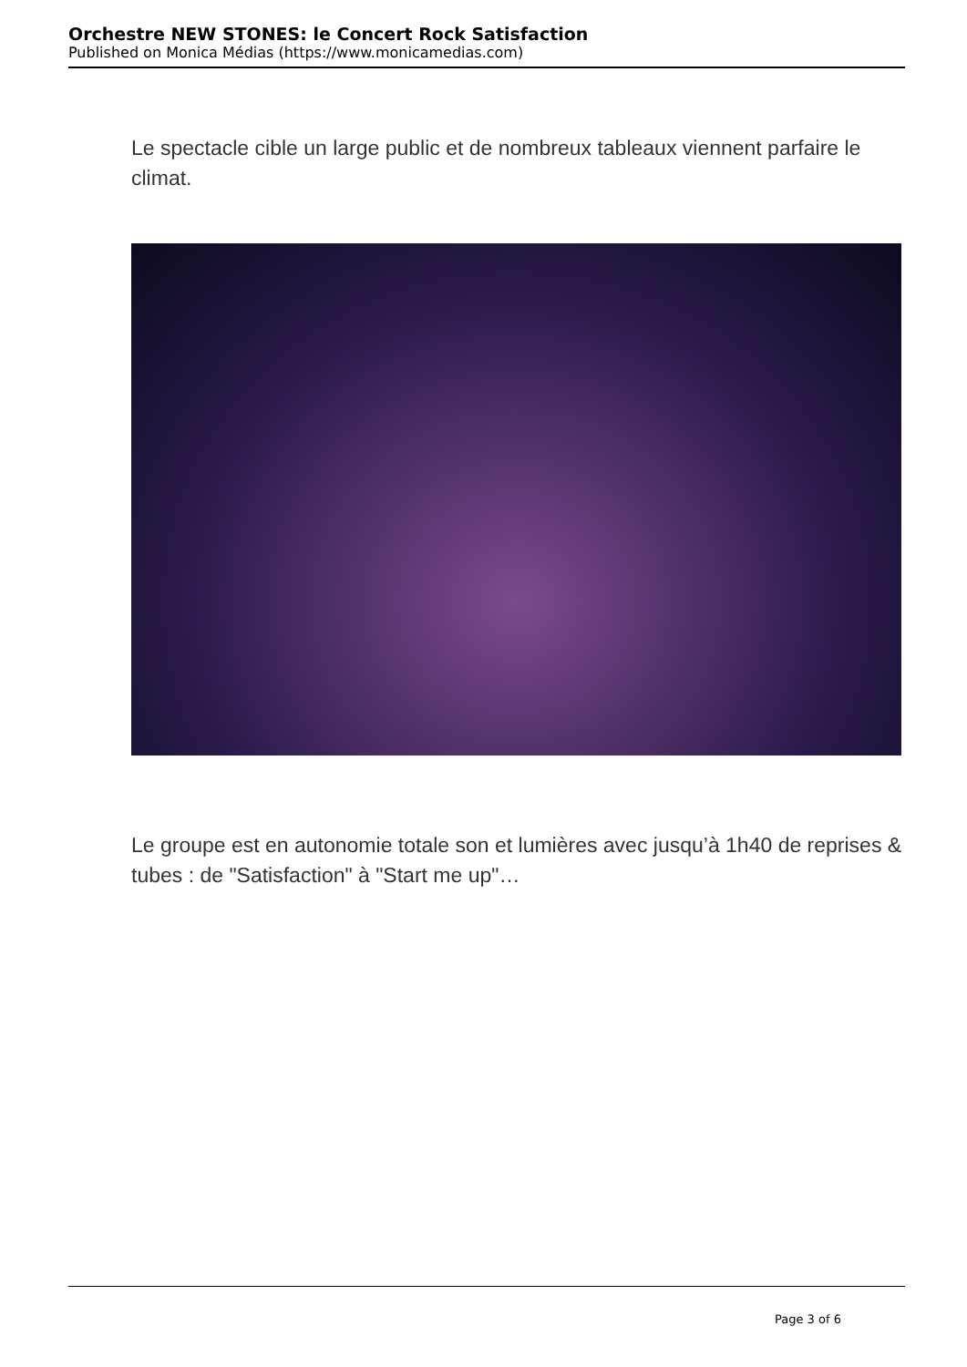Orchestre NEW STONES: le Concert Rock Satisfaction
Published on Monica Médias (https://www.monicamedias.com)
Le spectacle cible un large public et de nombreux tableaux viennent parfaire le climat.
Le groupe est en autonomie totale son et lumières avec jusqu’à 1h40 de reprises & tubes : de "Satisfaction" à "Start me up"…
Page 3 of 6